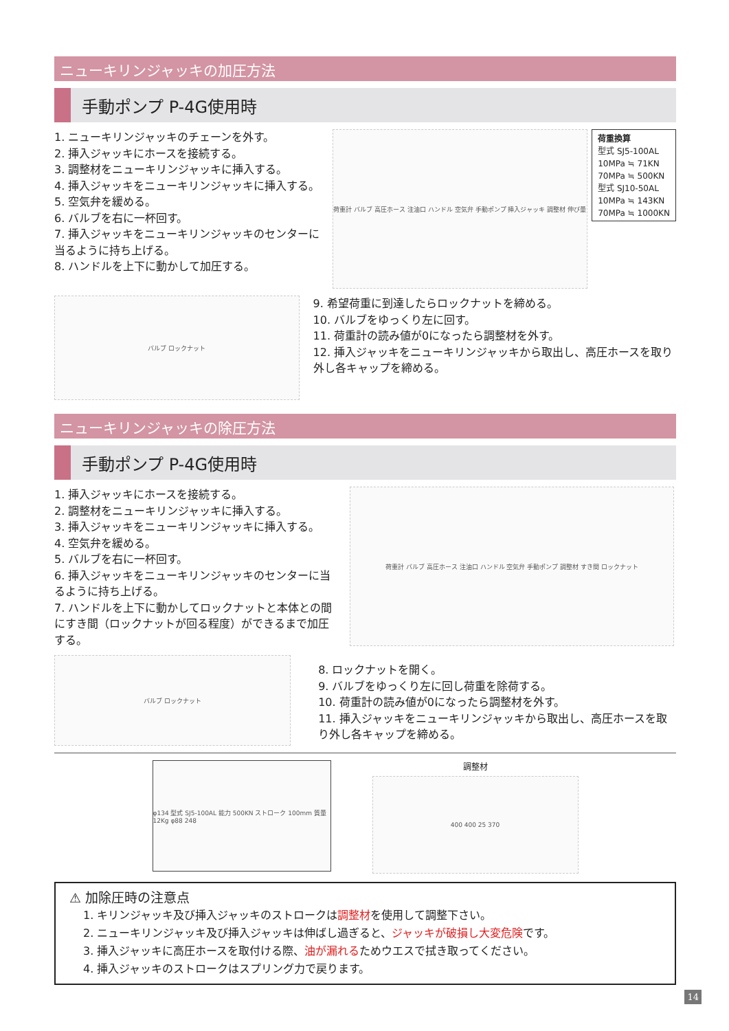ニューキリンジャッキの加圧方法
手動ポンプ P-4G使用時
1. ニューキリンジャッキのチェーンを外す。
2. 挿入ジャッキにホースを接続する。
3. 調整材をニューキリンジャッキに挿入する。
4. 挿入ジャッキをニューキリンジャッキに挿入する。
5. 空気弁を緩める。
6. バルブを右に一杯回す。
7. 挿入ジャッキをニューキリンジャッキのセンターに当るように持ち上げる。
8. ハンドルを上下に動かして加圧する。
荷重計 バルブ 高圧ホース 注油口 ハンドル 空気弁 手動ポンプ 挿入ジャッキ 調整材 伸び量
荷重換算
型式 SJ5-100AL
10MPa ≒ 71KN
70MPa ≒ 500KN
型式 SJ10-50AL
10MPa ≒ 143KN
70MPa ≒ 1000KN
バルブ ロックナット
9. 希望荷重に到達したらロックナットを締める。
10. バルブをゆっくり左に回す。
11. 荷重計の読み値が0になったら調整材を外す。
12. 挿入ジャッキをニューキリンジャッキから取出し、高圧ホースを取り外し各キャップを締める。
ニューキリンジャッキの除圧方法
手動ポンプ P-4G使用時
1. 挿入ジャッキにホースを接続する。
2. 調整材をニューキリンジャッキに挿入する。
3. 挿入ジャッキをニューキリンジャッキに挿入する。
4. 空気弁を緩める。
5. バルブを右に一杯回す。
6. 挿入ジャッキをニューキリンジャッキのセンターに当るように持ち上げる。
7. ハンドルを上下に動かしてロックナットと本体との間にすき間（ロックナットが回る程度）ができるまで加圧する。
荷重計 バルブ 高圧ホース 注油口 ハンドル 空気弁 手動ポンプ 調整材 すき間 ロックナット
バルブ ロックナット
8. ロックナットを開く。
9. バルブをゆっくり左に回し荷重を除荷する。
10. 荷重計の読み値が0になったら調整材を外す。
11. 挿入ジャッキをニューキリンジャッキから取出し、高圧ホースを取り外し各キャップを締める。
φ134 型式 SJ5-100AL 能力 500KN ストローク 100mm 質量 12Kg φ88 248
調整材
400 400 25 370
⚠ 加除圧時の注意点
1. キリンジャッキ及び挿入ジャッキのストロークは調整材を使用して調整下さい。
2. ニューキリンジャッキ及び挿入ジャッキは伸ばし過ぎると、ジャッキが破損し大変危険です。
3. 挿入ジャッキに高圧ホースを取付ける際、油が漏れるためウエスで拭き取ってください。
4. 挿入ジャッキのストロークはスプリング力で戻ります。
14